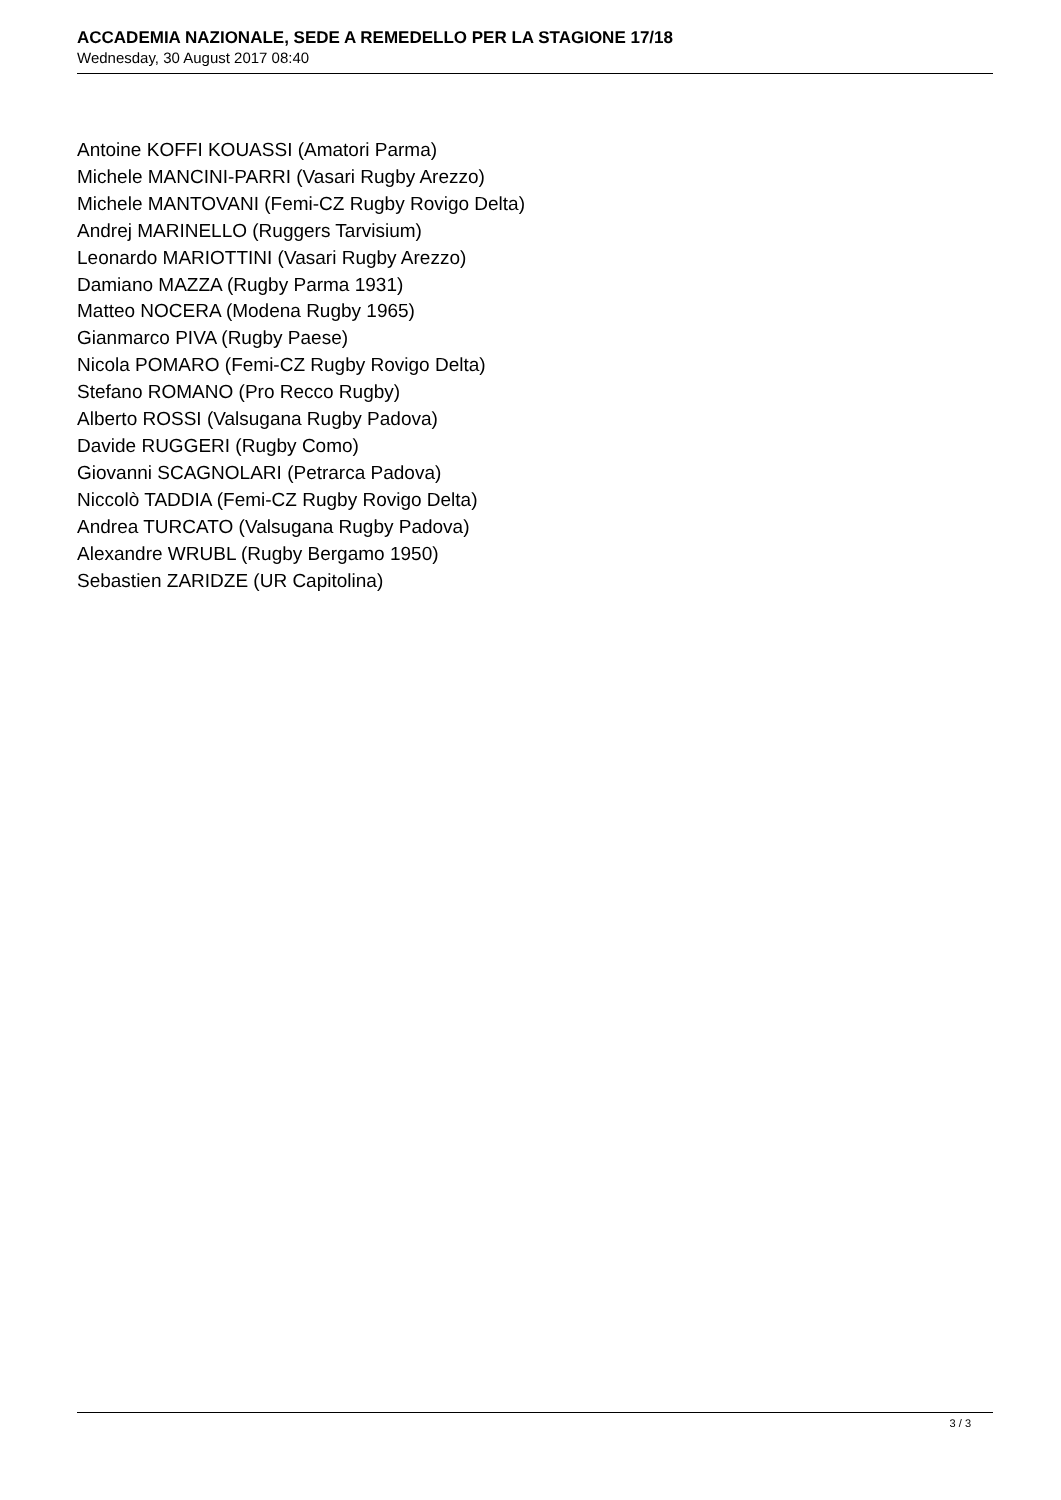ACCADEMIA NAZIONALE, SEDE A REMEDELLO PER LA STAGIONE 17/18
Wednesday, 30 August 2017 08:40
Antoine KOFFI KOUASSI (Amatori Parma)
Michele MANCINI-PARRI (Vasari Rugby Arezzo)
Michele MANTOVANI (Femi-CZ Rugby Rovigo Delta)
Andrej MARINELLO (Ruggers Tarvisium)
Leonardo MARIOTTINI (Vasari Rugby Arezzo)
Damiano MAZZA (Rugby Parma 1931)
Matteo NOCERA (Modena Rugby 1965)
Gianmarco PIVA (Rugby Paese)
Nicola POMARO (Femi-CZ Rugby Rovigo Delta)
Stefano ROMANO (Pro Recco Rugby)
Alberto ROSSI (Valsugana Rugby Padova)
Davide RUGGERI (Rugby Como)
Giovanni SCAGNOLARI (Petrarca Padova)
Niccolò TADDIA (Femi-CZ Rugby Rovigo Delta)
Andrea TURCATO (Valsugana Rugby Padova)
Alexandre WRUBL (Rugby Bergamo 1950)
Sebastien ZARIDZE (UR Capitolina)
3 / 3